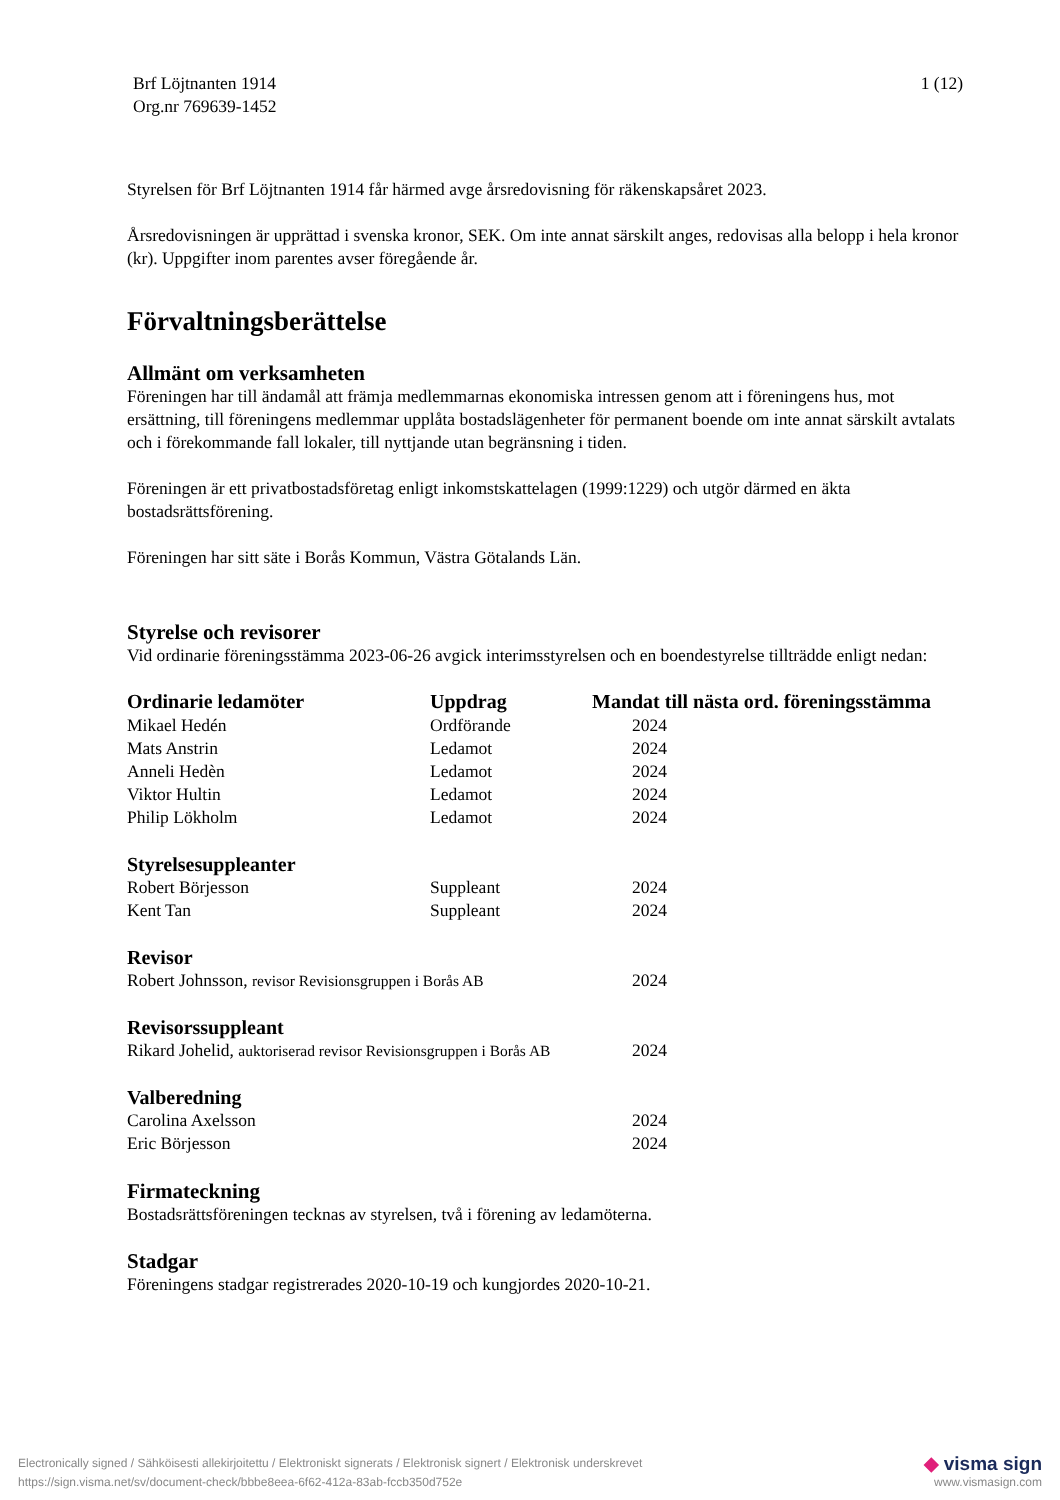Brf Löjtnanten 1914
Org.nr 769639-1452
1 (12)
Styrelsen för Brf Löjtnanten 1914 får härmed avge årsredovisning för räkenskapsåret 2023.
Årsredovisningen är upprättad i svenska kronor, SEK. Om inte annat särskilt anges, redovisas alla belopp i hela kronor (kr). Uppgifter inom parentes avser föregående år.
Förvaltningsberättelse
Allmänt om verksamheten
Föreningen har till ändamål att främja medlemmarnas ekonomiska intressen genom att i föreningens hus, mot ersättning, till föreningens medlemmar upplåta bostadslägenheter för permanent boende om inte annat särskilt avtalats och i förekommande fall lokaler, till nyttjande utan begränsning i tiden.
Föreningen är ett privatbostadsföretag enligt inkomstskattelagen (1999:1229) och utgör därmed en äkta bostadsrättsförening.
Föreningen har sitt säte i Borås Kommun, Västra Götalands Län.
Styrelse och revisorer
Vid ordinarie föreningsstämma 2023-06-26 avgick interimsstyrelsen och en boendestyrelse tillträdde enligt nedan:
| Ordinarie ledamöter | Uppdrag | Mandat till nästa ord. föreningsstämma |
| --- | --- | --- |
| Mikael Hedén | Ordförande | 2024 |
| Mats Anstrin | Ledamot | 2024 |
| Anneli Hedèn | Ledamot | 2024 |
| Viktor Hultin | Ledamot | 2024 |
| Philip Lökholm | Ledamot | 2024 |
| Styrelsesuppleanter | | |
| Robert Börjesson | Suppleant | 2024 |
| Kent Tan | Suppleant | 2024 |
| Revisor | | |
| Robert Johnsson, revisor Revisionsgruppen i Borås AB | | 2024 |
| Revisorssuppleant | | |
| Rikard Johelid, auktoriserad revisor Revisionsgruppen i Borås AB | | 2024 |
| Valberedning | | |
| Carolina Axelsson | | 2024 |
| Eric Börjesson | | 2024 |
Firmateckning
Bostadsrättsföreningen tecknas av styrelsen, två i förening av ledamöterna.
Stadgar
Föreningens stadgar registrerades 2020-10-19 och kungjordes 2020-10-21.
Electronically signed / Sähköisesti allekirjoitettu / Elektroniskt signerats / Elektronisk signert / Elektronisk underskrevet
https://sign.visma.net/sv/document-check/bbbe8eea-6f62-412a-83ab-fccb350d752e
◆ visma sign
www.vismasign.com